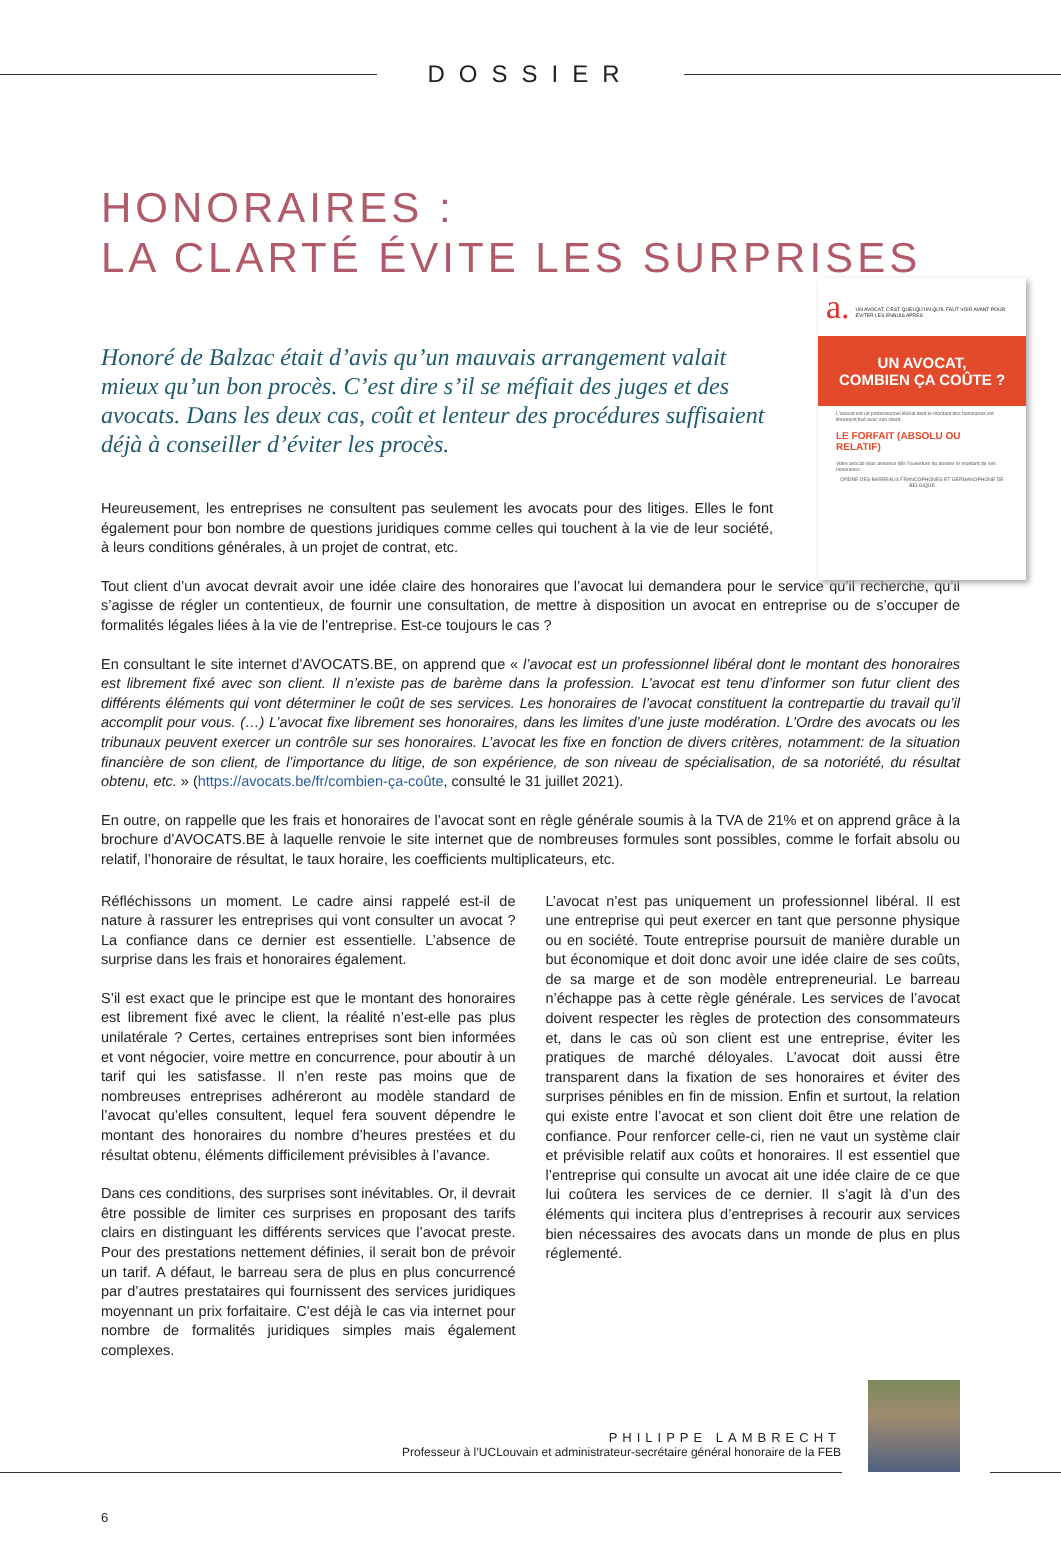DOSSIER
HONORAIRES :
LA CLARTÉ ÉVITE LES SURPRISES
a. UN AVOCAT, C'EST QUELQU'UN QU'IL FAUT VOIR AVANT POUR ÉVITER LES ENNUIS APRÈS
UN AVOCAT,
COMBIEN ÇA COÛTE ?
L'avocat est un professionnel libéral dont le montant des honoraires est librement fixé avec son client.
LE FORFAIT (ABSOLU OU RELATIF)
Votre avocat vous annonce dès l'ouverture du dossier le montant de ses honoraires.
ORDRE DES BARREAUX FRANCOPHONES ET GERMANOPHONE DE BELGIQUE
Honoré de Balzac était d’avis qu’un mauvais arrangement valait mieux qu’un bon procès. C’est dire s’il se méfiait des juges et des avocats. Dans les deux cas, coût et lenteur des procédures suffisaient déjà à conseiller d’éviter les procès.
Heureusement, les entreprises ne consultent pas seulement les avocats pour des litiges. Elles le font également pour bon nombre de questions juridiques comme celles qui touchent à la vie de leur société, à leurs conditions générales, à un projet de contrat, etc.
Tout client d’un avocat devrait avoir une idée claire des honoraires que l’avocat lui demandera pour le service qu’il recherche, qu’il s’agisse de régler un contentieux, de fournir une consultation, de mettre à disposition un avocat en entreprise ou de s’occuper de formalités légales liées à la vie de l’entreprise. Est-ce toujours le cas ?
En consultant le site internet d’AVOCATS.BE, on apprend que « l’avocat est un professionnel libéral dont le montant des honoraires est librement fixé avec son client. Il n’existe pas de barème dans la profession. L’avocat est tenu d’informer son futur client des différents éléments qui vont déterminer le coût de ses services. Les honoraires de l’avocat constituent la contrepartie du travail qu’il accomplit pour vous. (…) L’avocat fixe librement ses honoraires, dans les limites d’une juste modération. L’Ordre des avocats ou les tribunaux peuvent exercer un contrôle sur ses honoraires. L’avocat les fixe en fonction de divers critères, notamment: de la situation financière de son client, de l’importance du litige, de son expérience, de son niveau de spécialisation, de sa notoriété, du résultat obtenu, etc. » (https://avocats.be/fr/combien-ça-coûte, consulté le 31 juillet 2021).
En outre, on rappelle que les frais et honoraires de l’avocat sont en règle générale soumis à la TVA de 21% et on apprend grâce à la brochure d’AVOCATS.BE à laquelle renvoie le site internet que de nombreuses formules sont possibles, comme le forfait absolu ou relatif, l’honoraire de résultat, le taux horaire, les coefficients multiplicateurs, etc.
Réfléchissons un moment. Le cadre ainsi rappelé est-il de nature à rassurer les entreprises qui vont consulter un avocat ? La confiance dans ce dernier est essentielle. L’absence de surprise dans les frais et honoraires également.
S’il est exact que le principe est que le montant des honoraires est librement fixé avec le client, la réalité n’est-elle pas plus unilatérale ? Certes, certaines entreprises sont bien informées et vont négocier, voire mettre en concurrence, pour aboutir à un tarif qui les satisfasse. Il n’en reste pas moins que de nombreuses entreprises adhéreront au modèle standard de l’avocat qu’elles consultent, lequel fera souvent dépendre le montant des honoraires du nombre d’heures prestées et du résultat obtenu, éléments difficilement prévisibles à l’avance.
Dans ces conditions, des surprises sont inévitables. Or, il devrait être possible de limiter ces surprises en proposant des tarifs clairs en distinguant les différents services que l’avocat preste. Pour des prestations nettement définies, il serait bon de prévoir un tarif. A défaut, le barreau sera de plus en plus concurrencé par d’autres prestataires qui fournissent des services juridiques moyennant un prix forfaitaire. C’est déjà le cas via internet pour nombre de formalités juridiques simples mais également complexes.
L’avocat n’est pas uniquement un professionnel libéral. Il est une entreprise qui peut exercer en tant que personne physique ou en société. Toute entreprise poursuit de manière durable un but économique et doit donc avoir une idée claire de ses coûts, de sa marge et de son modèle entrepreneurial. Le barreau n’échappe pas à cette règle générale. Les services de l’avocat doivent respecter les règles de protection des consommateurs et, dans le cas où son client est une entreprise, éviter les pratiques de marché déloyales. L’avocat doit aussi être transparent dans la fixation de ses honoraires et éviter des surprises pénibles en fin de mission. Enfin et surtout, la relation qui existe entre l’avocat et son client doit être une relation de confiance. Pour renforcer celle-ci, rien ne vaut un système clair et prévisible relatif aux coûts et honoraires. Il est essentiel que l’entreprise qui consulte un avocat ait une idée claire de ce que lui coûtera les services de ce dernier. Il s’agit là d’un des éléments qui incitera plus d’entreprises à recourir aux services bien nécessaires des avocats dans un monde de plus en plus réglementé.
PHILIPPE LAMBRECHT
Professeur à l’UCLouvain et administrateur-secrétaire général honoraire de la FEB
6